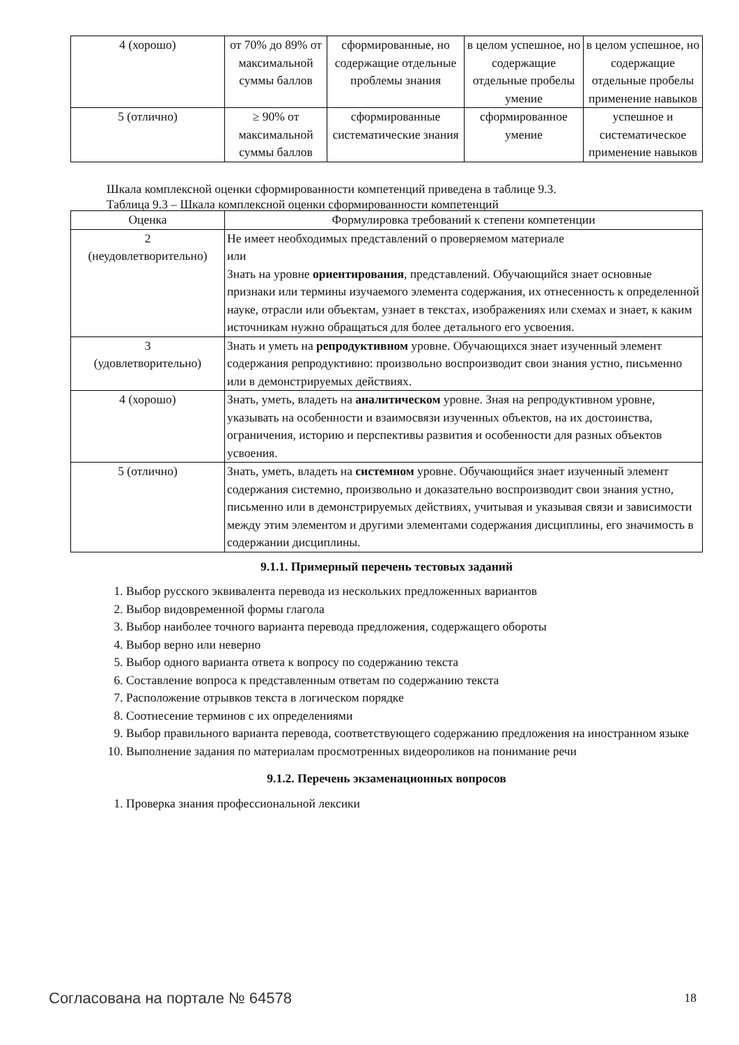| 4 (хорошо) | от 70% до 89% от максимальной суммы баллов | сформированные, но содержащие отдельные проблемы знания | в целом успешное, но содержащие отдельные пробелы умение | в целом успешное, но содержащие отдельные пробелы применение навыков |
| 5 (отлично) | ≥ 90% от максимальной суммы баллов | сформированные систематические знания | сформированное умение | успешное и систематическое применение навыков |
Шкала комплексной оценки сформированности компетенций приведена в таблице 9.3.
Таблица 9.3 – Шкала комплексной оценки сформированности компетенций
| Оценка | Формулировка требований к степени компетенции |
| --- | --- |
| 2 (неудовлетворительно) | Не имеет необходимых представлений о проверяемом материале или Знать на уровне ориентирования , представлений. Обучающийся знает основные признаки или термины изучаемого элемента содержания, их отнесенность к определенной науке, отрасли или объектам, узнает в текстах, изображениях или схемах и знает, к каким источникам нужно обращаться для более детального его усвоения. |
| 3 (удовлетворительно) | Знать и уметь на репродуктивном уровне. Обучающихся знает изученный элемент содержания репродуктивно: произвольно воспроизводит свои знания устно, письменно или в демонстрируемых действиях. |
| 4 (хорошо) | Знать, уметь, владеть на аналитическом уровне. Зная на репродуктивном уровне, указывать на особенности и взаимосвязи изученных объектов, на их достоинства, ограничения, историю и перспективы развития и особенности для разных объектов усвоения. |
| 5 (отлично) | Знать, уметь, владеть на системном уровне. Обучающийся знает изученный элемент содержания системно, произвольно и доказательно воспроизводит свои знания устно, письменно или в демонстрируемых действиях, учитывая и указывая связи и зависимости между этим элементом и другими элементами содержания дисциплины, его значимость в содержании дисциплины. |
9.1.1. Примерный перечень тестовых заданий
1. Выбор русского эквивалента перевода из нескольких предложенных вариантов
2. Выбор видовременной формы глагола
3. Выбор наиболее точного варианта перевода предложения, содержащего обороты
4. Выбор верно или неверно
5. Выбор одного варианта ответа к вопросу по содержанию текста
6. Составление вопроса к представленным ответам по содержанию текста
7. Расположение отрывков текста в логическом порядке
8. Соотнесение терминов с их определениями
9. Выбор правильного варианта перевода, соответствующего содержанию предложения на иностранном языке
10. Выполнение задания по материалам просмотренных видеороликов на понимание речи
9.1.2. Перечень экзаменационных вопросов
1. Проверка знания профессиональной лексики
Согласована на портале № 64578 18